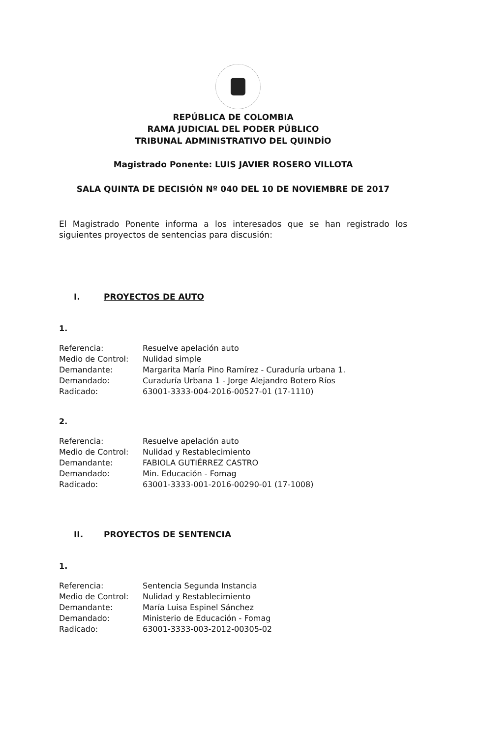REPÚBLICA DE COLOMBIA
RAMA JUDICIAL DEL PODER PÚBLICO
TRIBUNAL ADMINISTRATIVO DEL QUINDÍO
Magistrado Ponente: LUIS JAVIER ROSERO VILLOTA
SALA QUINTA DE DECISIÓN Nº 040 DEL 10 DE NOVIEMBRE DE 2017
El Magistrado Ponente informa a los interesados que se han registrado los siguientes proyectos de sentencias para discusión:
I. PROYECTOS DE AUTO
1.
| Referencia: | Resuelve apelación auto |
| Medio de Control: | Nulidad simple |
| Demandante: | Margarita María Pino Ramírez - Curaduría urbana 1. |
| Demandado: | Curaduría Urbana 1 - Jorge Alejandro Botero Ríos |
| Radicado: | 63001-3333-004-2016-00527-01 (17-1110) |
2.
| Referencia: | Resuelve apelación auto |
| Medio de Control: | Nulidad y Restablecimiento |
| Demandante: | FABIOLA GUTIÉRREZ CASTRO |
| Demandado: | Min. Educación - Fomag |
| Radicado: | 63001-3333-001-2016-00290-01 (17-1008) |
II. PROYECTOS DE SENTENCIA
1.
| Referencia: | Sentencia Segunda Instancia |
| Medio de Control: | Nulidad y Restablecimiento |
| Demandante: | María Luisa Espinel Sánchez |
| Demandado: | Ministerio de Educación - Fomag |
| Radicado: | 63001-3333-003-2012-00305-02 |